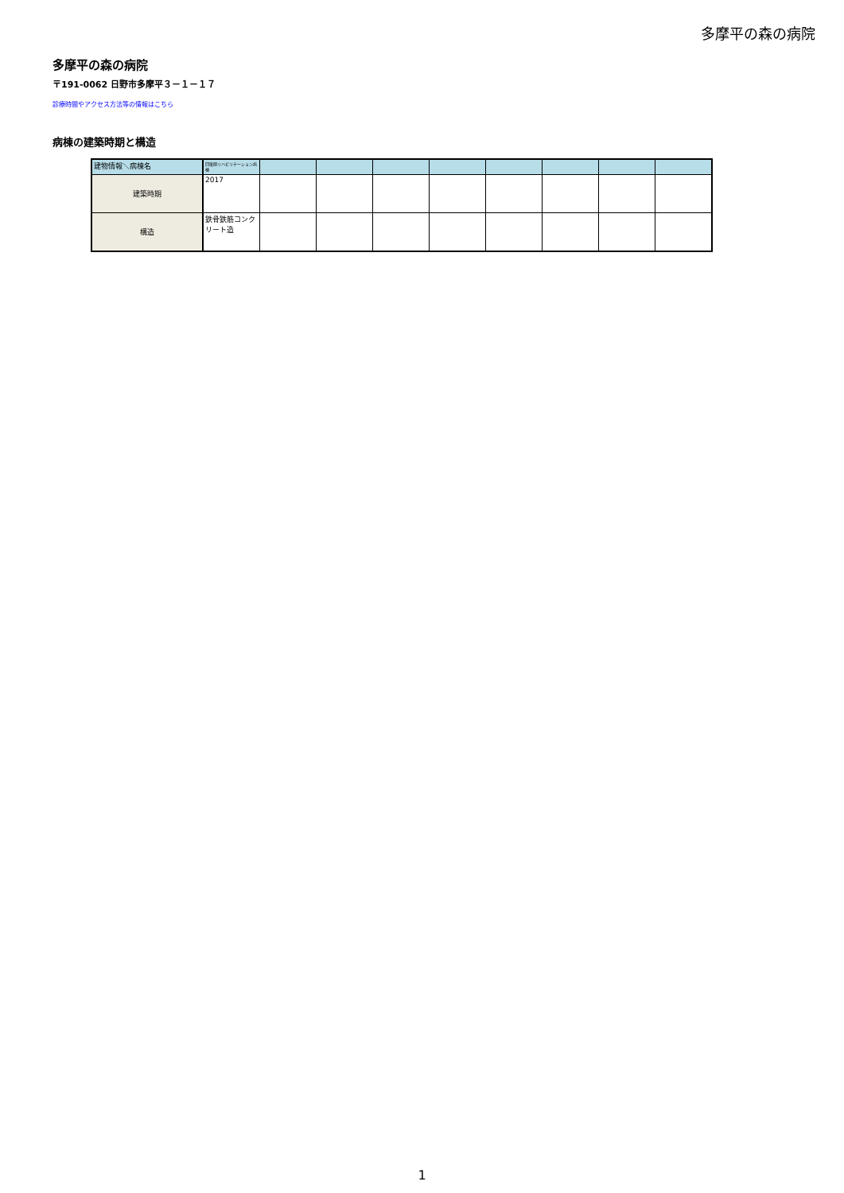多摩平の森の病院
多摩平の森の病院
〒191-0062 日野市多摩平３－１－１７
診療時間やアクセス方法等の情報はこちら
病棟の建築時期と構造
| 建物情報＼病棟名 | 回復期リハビリテーション病棟 | | | | | | | | |
| --- | --- | --- | --- | --- | --- | --- | --- | --- | --- |
| 建築時期 | 2017 | | | | | | | | |
| 構造 | 鉄骨鉄筋コンクリート造 | | | | | | | | |
1